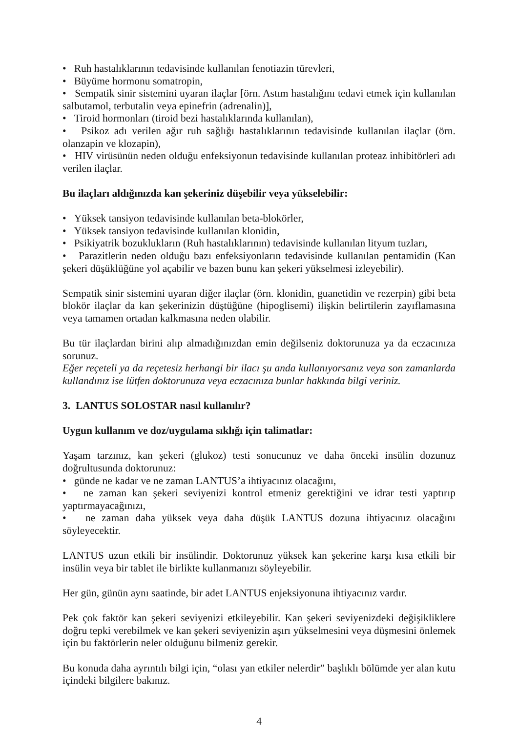• Ruh hastalıklarının tedavisinde kullanılan fenotiazin türevleri,
• Büyüme hormonu somatropin,
• Sempatik sinir sistemini uyaran ilaçlar [örn. Astım hastalığını tedavi etmek için kullanılan salbutamol, terbutalin veya epinefrin (adrenalin)],
• Tiroid hormonları (tiroid bezi hastalıklarında kullanılan),
• Psikoz adı verilen ağır ruh sağlığı hastalıklarının tedavisinde kullanılan ilaçlar (örn. olanzapin ve klozapin),
• HIV virüsünün neden olduğu enfeksiyonun tedavisinde kullanılan proteaz inhibitörleri adı verilen ilaçlar.
Bu ilaçları aldığınızda kan şekeriniz düşebilir veya yükselebilir:
• Yüksek tansiyon tedavisinde kullanılan beta-blokörler,
• Yüksek tansiyon tedavisinde kullanılan klonidin,
• Psikiyatrik bozuklukların (Ruh hastalıklarının) tedavisinde kullanılan lityum tuzları,
• Parazitlerin neden olduğu bazı enfeksiyonların tedavisinde kullanılan pentamidin (Kan şekeri düşüklüğüne yol açabilir ve bazen bunu kan şekeri yükselmesi izleyebilir).
Sempatik sinir sistemini uyaran diğer ilaçlar (örn. klonidin, guanetidin ve rezerpin) gibi beta blokör ilaçlar da kan şekerinizin düştüğüne (hipoglisemi) ilişkin belirtilerin zayıflamasına veya tamamen ortadan kalkmasına neden olabilir.
Bu tür ilaçlardan birini alıp almadığınızdan emin değilseniz doktorunuza ya da eczacınıza sorunuz.
Eğer reçeteli ya da reçetesiz herhangi bir ilacı şu anda kullanıyorsanız veya son zamanlarda kullandınız ise lütfen doktorunuza veya eczacınıza bunlar hakkında bilgi veriniz.
3. LANTUS SOLOSTAR nasıl kullanılır?
Uygun kullanım ve doz/uygulama sıklığı için talimatlar:
Yaşam tarzınız, kan şekeri (glukoz) testi sonucunuz ve daha önceki insülin dozunuz doğrultusunda doktorunuz:
• günde ne kadar ve ne zaman LANTUS’a ihtiyacınız olacağını,
• ne zaman kan şekeri seviyenizi kontrol etmeniz gerektiğini ve idrar testi yaptırıp yaptırmayacağınızı,
• ne zaman daha yüksek veya daha düşük LANTUS dozuna ihtiyacınız olacağını söyleyecektir.
LANTUS uzun etkili bir insülindir. Doktorunuz yüksek kan şekerine karşı kısa etkili bir insülin veya bir tablet ile birlikte kullanmanızı söyleyebilir.
Her gün, günün aynı saatinde, bir adet LANTUS enjeksiyonuna ihtiyacınız vardır.
Pek çok faktör kan şekeri seviyenizi etkileyebilir. Kan şekeri seviyenizdeki değişikliklere doğru tepki verebilmek ve kan şekeri seviyenizin aşırı yükselmesini veya düşmesini önlemek için bu faktörlerin neler olduğunu bilmeniz gerekir.
Bu konuda daha ayrıntılı bilgi için, “olası yan etkiler nelerdir” başlıklı bölümde yer alan kutu içindeki bilgilere bakınız.
4